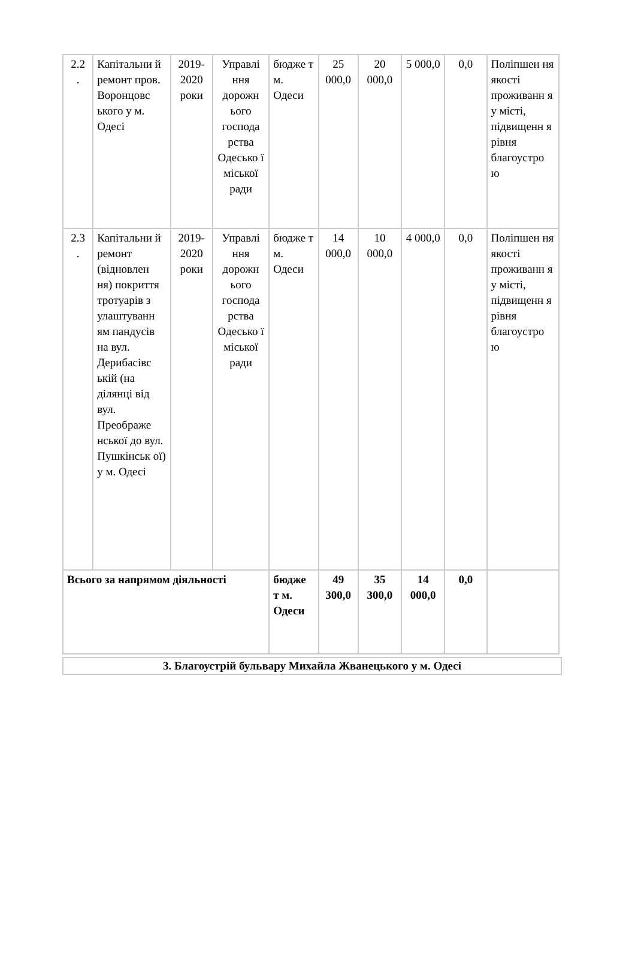| 2.2 . | Капітальни й ремонт пров. Воронцовс ького у м. Одесі | 2019-2020 роки | Управлі ння дорожн ього господа рства Одесько ї міської ради | бюдже т м. Одеси | 25 000,0 | 20 000,0 | 5 000,0 | 0,0 | Поліпшен ня якості проживанн я у місті, підвищенн я рівня благоустро ю |
| 2.3 . | Капітальни й ремонт (відновлен ня) покриття тротуарів з улаштуванн ям пандусів на вул. Дерибасівс ькій (на ділянці від вул. Преображе нської до вул. Пушкінськ ої) у м. Одесі | 2019-2020 роки | Управлі ння дорожн ього господа рства Одесько ї міської ради | бюдже т м. Одеси | 14 000,0 | 10 000,0 | 4 000,0 | 0,0 | Поліпшен ня якості проживанн я у місті, підвищенн я рівня благоустро ю |
| Всього за напрямом діяльності | | | | бюдже т м. Одеси | 49 300,0 | 35 300,0 | 14 000,0 | 0,0 | |
3. Благоустрій бульвару Михайла Жванецького у м. Одесі